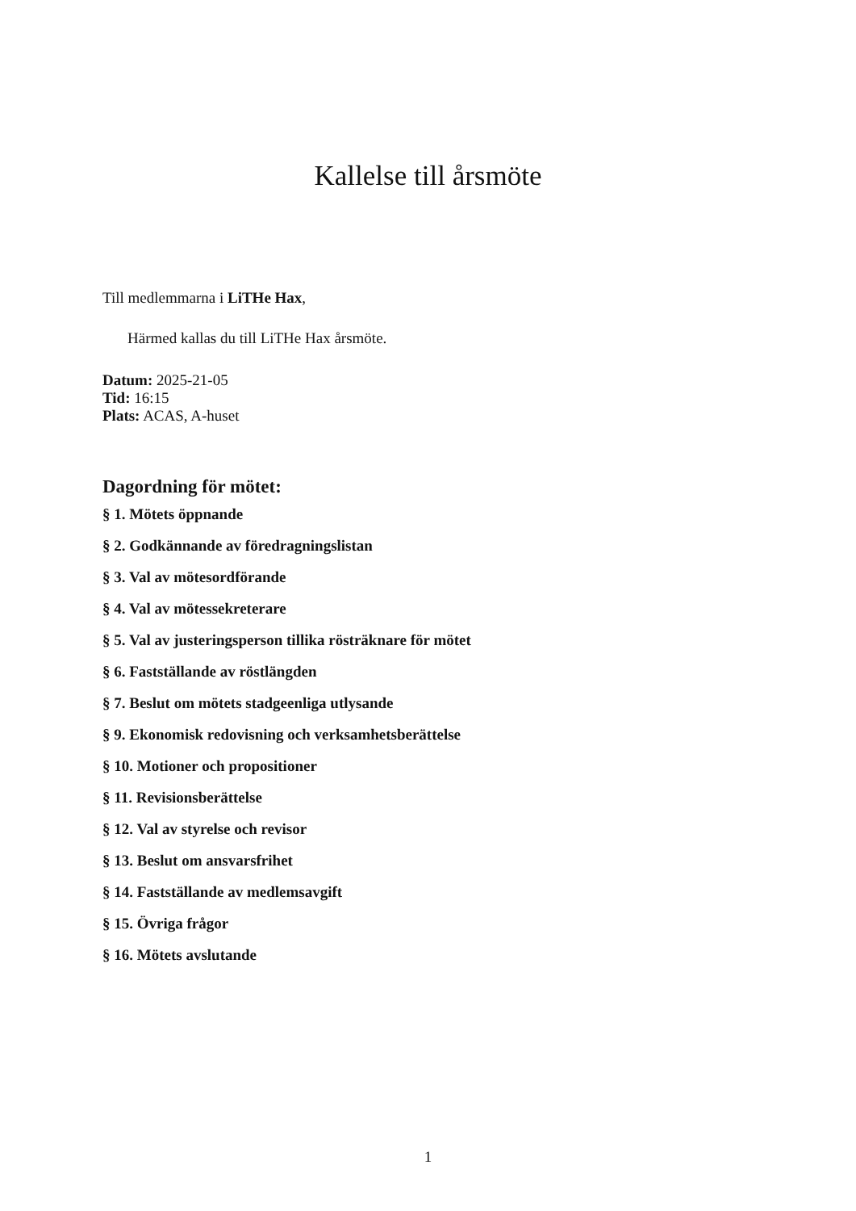Kallelse till årsmöte
Till medlemmarna i LiTHe Hax,
Härmed kallas du till LiTHe Hax årsmöte.
Datum: 2025-21-05
Tid: 16:15
Plats: ACAS, A-huset
Dagordning för mötet:
§ 1. Mötets öppnande
§ 2. Godkännande av föredragningslistan
§ 3. Val av mötesordförande
§ 4. Val av mötessekreterare
§ 5. Val av justeringsperson tillika rösträknare för mötet
§ 6. Fastställande av röstlängden
§ 7. Beslut om mötets stadgeenliga utlysande
§ 9. Ekonomisk redovisning och verksamhetsberättelse
§ 10. Motioner och propositioner
§ 11. Revisionsberättelse
§ 12. Val av styrelse och revisor
§ 13. Beslut om ansvarsfrihet
§ 14. Fastställande av medlemsavgift
§ 15. Övriga frågor
§ 16. Mötets avslutande
1